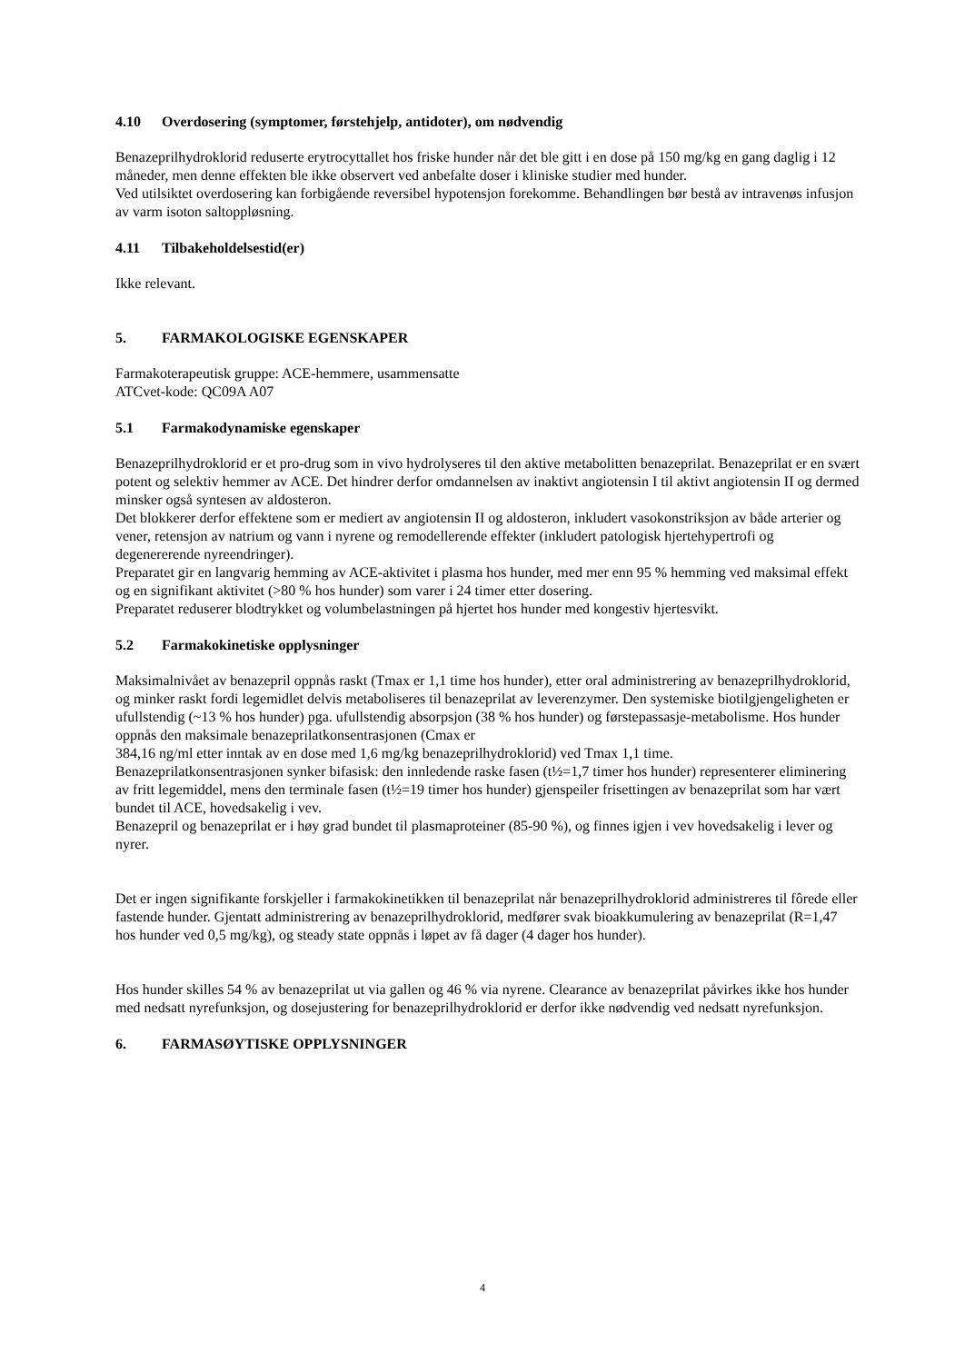4.10 Overdosering (symptomer, førstehjelp, antidoter), om nødvendig
Benazeprilhydroklorid reduserte erytrocyttallet hos friske hunder når det ble gitt i en dose på 150 mg/kg en gang daglig i 12 måneder, men denne effekten ble ikke observert ved anbefalte doser i kliniske studier med hunder.
Ved utilsiktet overdosering kan forbigående reversibel hypotensjon forekomme. Behandlingen bør bestå av intravenøs infusjon av varm isoton saltoppløsning.
4.11 Tilbakeholdelsestid(er)
Ikke relevant.
5. FARMAKOLOGISKE EGENSKAPER
Farmakoterapeutisk gruppe: ACE-hemmere, usammensatte
ATCvet-kode: QC09A A07
5.1 Farmakodynamiske egenskaper
Benazeprilhydroklorid er et pro-drug som in vivo hydrolyseres til den aktive metabolitten benazeprilat. Benazeprilat er en svært potent og selektiv hemmer av ACE. Det hindrer derfor omdannelsen av inaktivt angiotensin I til aktivt angiotensin II og dermed minsker også syntesen av aldosteron.
Det blokkerer derfor effektene som er mediert av angiotensin II og aldosteron, inkludert vasokonstriksjon av både arterier og vener, retensjon av natrium og vann i nyrene og remodellerende effekter (inkludert patologisk hjertehypertrofi og degenererende nyreendringer).
Preparatet gir en langvarig hemming av ACE-aktivitet i plasma hos hunder, med mer enn 95 % hemming ved maksimal effekt og en signifikant aktivitet (>80 % hos hunder) som varer i 24 timer etter dosering.
Preparatet reduserer blodtrykket og volumbelastningen på hjertet hos hunder med kongestiv hjertesvikt.
5.2 Farmakokinetiske opplysninger
Maksimalnivået av benazepril oppnås raskt (Tmax er 1,1 time hos hunder), etter oral administrering av benazeprilhydroklorid, og minker raskt fordi legemidlet delvis metaboliseres til benazeprilat av leverenzymer. Den systemiske biotilgjengeligheten er ufullstendig (~13 % hos hunder) pga. ufullstendig absorpsjon (38 % hos hunder) og førstepassasje-metabolisme. Hos hunder oppnås den maksimale benazeprilatkonsentrasjonen (Cmax er
384,16 ng/ml etter inntak av en dose med 1,6 mg/kg benazeprilhydroklorid) ved Tmax 1,1 time.
Benazeprilatkonsentrasjonen synker bifasisk: den innledende raske fasen (t½=1,7 timer hos hunder) representerer eliminering av fritt legemiddel, mens den terminale fasen (t½=19 timer hos hunder) gjenspeiler frisettingen av benazeprilat som har vært bundet til ACE, hovedsakelig i vev.
Benazepril og benazeprilat er i høy grad bundet til plasmaproteiner (85-90 %), og finnes igjen i vev hovedsakelig i lever og nyrer.
Det er ingen signifikante forskjeller i farmakokinetikken til benazeprilat når benazeprilhydroklorid administreres til fôrede eller fastende hunder. Gjentatt administrering av benazeprilhydroklorid, medfører svak bioakkumulering av benazeprilat (R=1,47 hos hunder ved 0,5 mg/kg), og steady state oppnås i løpet av få dager (4 dager hos hunder).
Hos hunder skilles 54 % av benazeprilat ut via gallen og 46 % via nyrene. Clearance av benazeprilat påvirkes ikke hos hunder med nedsatt nyrefunksjon, og dosejustering for benazeprilhydroklorid er derfor ikke nødvendig ved nedsatt nyrefunksjon.
6. FARMASØYTISKE OPPLYSNINGER
4